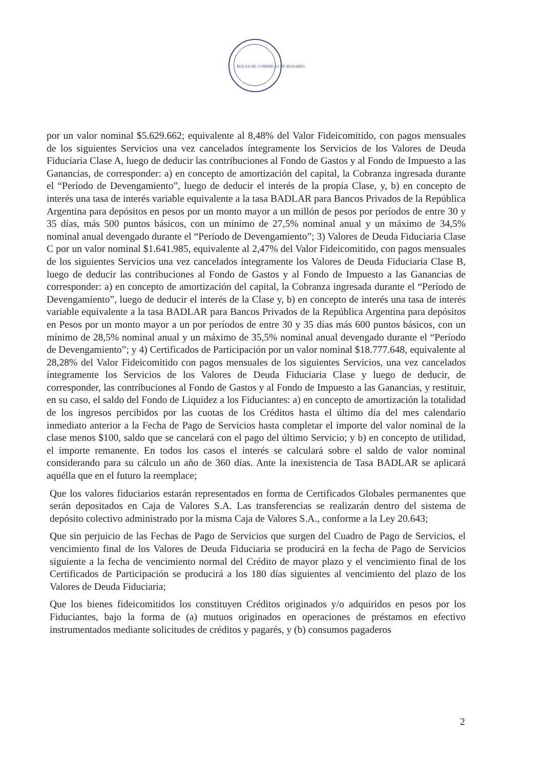BOLSA DE COMERCIO DE ROSARIO
por un valor nominal $5.629.662; equivalente al 8,48% del Valor Fideicomitido, con pagos mensuales de los siguientes Servicios una vez cancelados íntegramente los Servicios de los Valores de Deuda Fiduciaria Clase A, luego de deducir las contribuciones al Fondo de Gastos y al Fondo de Impuesto a las Ganancias, de corresponder: a) en concepto de amortización del capital, la Cobranza ingresada durante el “Período de Devengamiento”, luego de deducir el interés de la propia Clase, y, b) en concepto de interés una tasa de interés variable equivalente a la tasa BADLAR para Bancos Privados de la República Argentina para depósitos en pesos por un monto mayor a un millón de pesos por períodos de entre 30 y 35 días, más 500 puntos básicos, con un mínimo de 27,5% nominal anual y un máximo de 34,5% nominal anual devengado durante el “Período de Devengamiento”; 3) Valores de Deuda Fiduciaria Clase C por un valor nominal $1.641.985, equivalente al 2,47% del Valor Fideicomitido, con pagos mensuales de los siguientes Servicios una vez cancelados íntegramente los Valores de Deuda Fiduciaria Clase B, luego de deducir las contribuciones al Fondo de Gastos y al Fondo de Impuesto a las Ganancias de corresponder: a) en concepto de amortización del capital, la Cobranza ingresada durante el “Período de Devengamiento”, luego de deducir el interés de la Clase y, b) en concepto de interés una tasa de interés variable equivalente a la tasa BADLAR para Bancos Privados de la República Argentina para depósitos en Pesos por un monto mayor a un por períodos de entre 30 y 35 días más 600 puntos básicos, con un mínimo de 28,5% nominal anual y un máximo de 35,5% nominal anual devengado durante el “Período de Devengamiento”; y 4) Certificados de Participación por un valor nominal $18.777.648, equivalente al 28,28% del Valor Fideicomitido con pagos mensuales de los siguientes Servicios, una vez cancelados íntegramente los Servicios de los Valores de Deuda Fiduciaria Clase y luego de deducir, de corresponder, las contribuciones al Fondo de Gastos y al Fondo de Impuesto a las Ganancias, y restituir, en su caso, el saldo del Fondo de Liquidez a los Fiduciantes: a) en concepto de amortización la totalidad de los ingresos percibidos por las cuotas de los Créditos hasta el último día del mes calendario inmediato anterior a la Fecha de Pago de Servicios hasta completar el importe del valor nominal de la clase menos $100, saldo que se cancelará con el pago del último Servicio; y b) en concepto de utilidad, el importe remanente. En todos los casos el interés se calculará sobre el saldo de valor nominal considerando para su cálculo un año de 360 días. Ante la inexistencia de Tasa BADLAR se aplicará aquélla que en el futuro la reemplace;
Que los valores fiduciarios estarán representados en forma de Certificados Globales permanentes que serán depositados en Caja de Valores S.A. Las transferencias se realizarán dentro del sistema de depósito colectivo administrado por la misma Caja de Valores S.A., conforme a la Ley 20.643;
Que sin perjuicio de las Fechas de Pago de Servicios que surgen del Cuadro de Pago de Servicios, el vencimiento final de los Valores de Deuda Fiduciaria se producirá en la fecha de Pago de Servicios siguiente a la fecha de vencimiento normal del Crédito de mayor plazo y el vencimiento final de los Certificados de Participación se producirá a los 180 días siguientes al vencimiento del plazo de los Valores de Deuda Fiduciaria;
Que los bienes fideicomitidos los constituyen Créditos originados y/o adquiridos en pesos por los Fiduciantes, bajo la forma de (a) mutuos originados en operaciones de préstamos en efectivo instrumentados mediante solicitudes de créditos y pagarés, y (b) consumos pagaderos
2